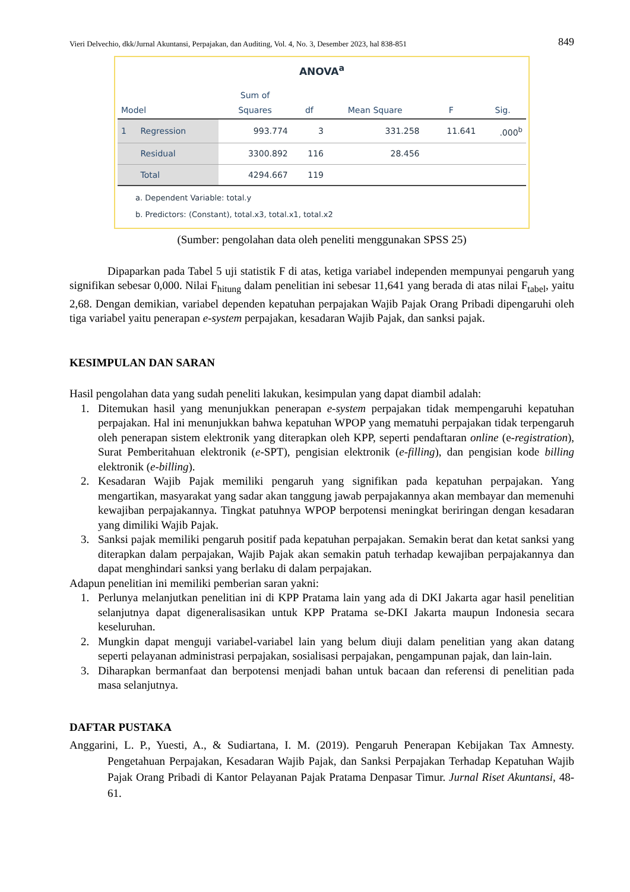Vieri Delvechio, dkk/Jurnal Akuntansi, Perpajakan, dan Auditing, Vol. 4, No. 3, Desember 2023, hal 838-851 849
ANOVA<sup>a</sup>
| Model | | Sum of Squares | df | Mean Square | F | Sig. |
| --- | --- | --- | --- | --- | --- | --- |
| 1 | Regression | 993.774 | 3 | 331.258 | 11.641 | .000<sup>b</sup> |
| | Residual | 3300.892 | 116 | 28.456 | | |
| | Total | 4294.667 | 119 | | | |
a. Dependent Variable: total.y
b. Predictors: (Constant), total.x3, total.x1, total.x2
(Sumber: pengolahan data oleh peneliti menggunakan SPSS 25)
Dipaparkan pada Tabel 5 uji statistik F di atas, ketiga variabel independen mempunyai pengaruh yang signifikan sebesar 0,000. Nilai F<sub>hitung</sub> dalam penelitian ini sebesar 11,641 yang berada di atas nilai F<sub>tabel</sub>, yaitu 2,68. Dengan demikian, variabel dependen kepatuhan perpajakan Wajib Pajak Orang Pribadi dipengaruhi oleh tiga variabel yaitu penerapan e-system perpajakan, kesadaran Wajib Pajak, dan sanksi pajak.
KESIMPULAN DAN SARAN
Hasil pengolahan data yang sudah peneliti lakukan, kesimpulan yang dapat diambil adalah:
1. Ditemukan hasil yang menunjukkan penerapan e-system perpajakan tidak mempengaruhi kepatuhan perpajakan. Hal ini menunjukkan bahwa kepatuhan WPOP yang mematuhi perpajakan tidak terpengaruh oleh penerapan sistem elektronik yang diterapkan oleh KPP, seperti pendaftaran online (e-registration), Surat Pemberitahuan elektronik (e-SPT), pengisian elektronik (e-filling), dan pengisian kode billing elektronik (e-billing).
2. Kesadaran Wajib Pajak memiliki pengaruh yang signifikan pada kepatuhan perpajakan. Yang mengartikan, masyarakat yang sadar akan tanggung jawab perpajakannya akan membayar dan memenuhi kewajiban perpajakannya. Tingkat patuhnya WPOP berpotensi meningkat beriringan dengan kesadaran yang dimiliki Wajib Pajak.
3. Sanksi pajak memiliki pengaruh positif pada kepatuhan perpajakan. Semakin berat dan ketat sanksi yang diterapkan dalam perpajakan, Wajib Pajak akan semakin patuh terhadap kewajiban perpajakannya dan dapat menghindari sanksi yang berlaku di dalam perpajakan.
Adapun penelitian ini memiliki pemberian saran yakni:
1. Perlunya melanjutkan penelitian ini di KPP Pratama lain yang ada di DKI Jakarta agar hasil penelitian selanjutnya dapat digeneralisasikan untuk KPP Pratama se-DKI Jakarta maupun Indonesia secara keseluruhan.
2. Mungkin dapat menguji variabel-variabel lain yang belum diuji dalam penelitian yang akan datang seperti pelayanan administrasi perpajakan, sosialisasi perpajakan, pengampunan pajak, dan lain-lain.
3. Diharapkan bermanfaat dan berpotensi menjadi bahan untuk bacaan dan referensi di penelitian pada masa selanjutnya.
DAFTAR PUSTAKA
Anggarini, L. P., Yuesti, A., & Sudiartana, I. M. (2019). Pengaruh Penerapan Kebijakan Tax Amnesty. Pengetahuan Perpajakan, Kesadaran Wajib Pajak, dan Sanksi Perpajakan Terhadap Kepatuhan Wajib Pajak Orang Pribadi di Kantor Pelayanan Pajak Pratama Denpasar Timur. Jurnal Riset Akuntansi, 48-61.